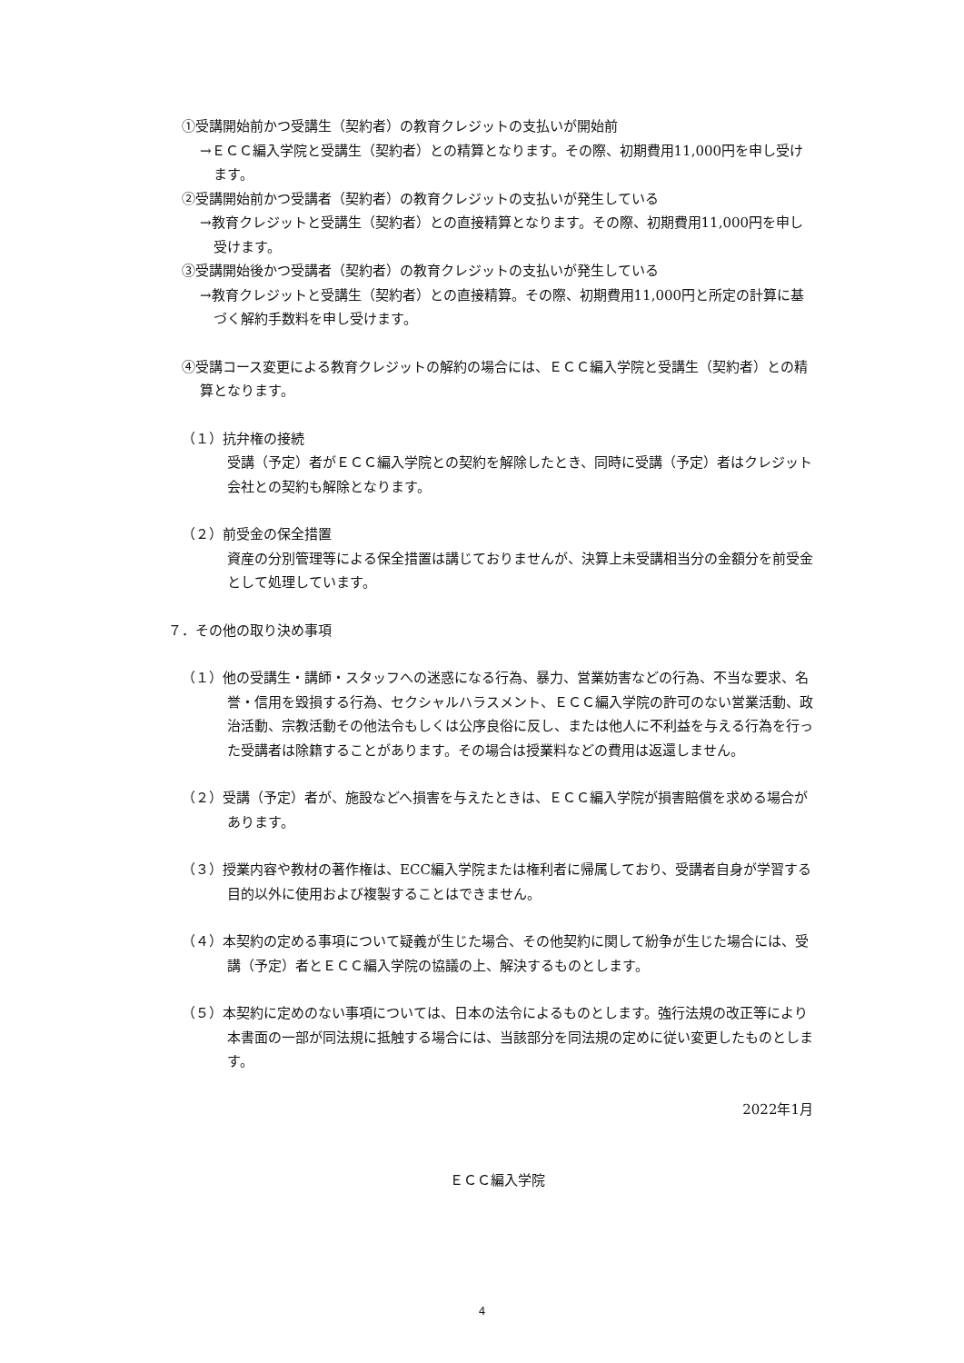①受講開始前かつ受講生（契約者）の教育クレジットの支払いが開始前
→ＥＣＣ編入学院と受講生（契約者）との精算となります。その際、初期費用11,000円を申し受けます。
②受講開始前かつ受講者（契約者）の教育クレジットの支払いが発生している
→教育クレジットと受講生（契約者）との直接精算となります。その際、初期費用11,000円を申し受けます。
③受講開始後かつ受講者（契約者）の教育クレジットの支払いが発生している
→教育クレジットと受講生（契約者）との直接精算。その際、初期費用11,000円と所定の計算に基づく解約手数料を申し受けます。
④受講コース変更による教育クレジットの解約の場合には、ＥＣＣ編入学院と受講生（契約者）との精算となります。
（１）抗弁権の接続
受講（予定）者がＥＣＣ編入学院との契約を解除したとき、同時に受講（予定）者はクレジット会社との契約も解除となります。
（２）前受金の保全措置
資産の分別管理等による保全措置は講じておりませんが、決算上未受講相当分の金額分を前受金として処理しています。
７．その他の取り決め事項
（１）他の受講生・講師・スタッフへの迷惑になる行為、暴力、営業妨害などの行為、不当な要求、名誉・信用を毀損する行為、セクシャルハラスメント、ＥＣＣ編入学院の許可のない営業活動、政治活動、宗教活動その他法令もしくは公序良俗に反し、または他人に不利益を与える行為を行った受講者は除籍することがあります。その場合は授業料などの費用は返還しません。
（２）受講（予定）者が、施設などへ損害を与えたときは、ＥＣＣ編入学院が損害賠償を求める場合があります。
（３）授業内容や教材の著作権は、ECC編入学院または権利者に帰属しており、受講者自身が学習する目的以外に使用および複製することはできません。
（４）本契約の定める事項について疑義が生じた場合、その他契約に関して紛争が生じた場合には、受講（予定）者とＥＣＣ編入学院の協議の上、解決するものとします。
（５）本契約に定めのない事項については、日本の法令によるものとします。強行法規の改正等により本書面の一部が同法規に抵触する場合には、当該部分を同法規の定めに従い変更したものとします。
2022年1月
ＥＣＣ編入学院
4